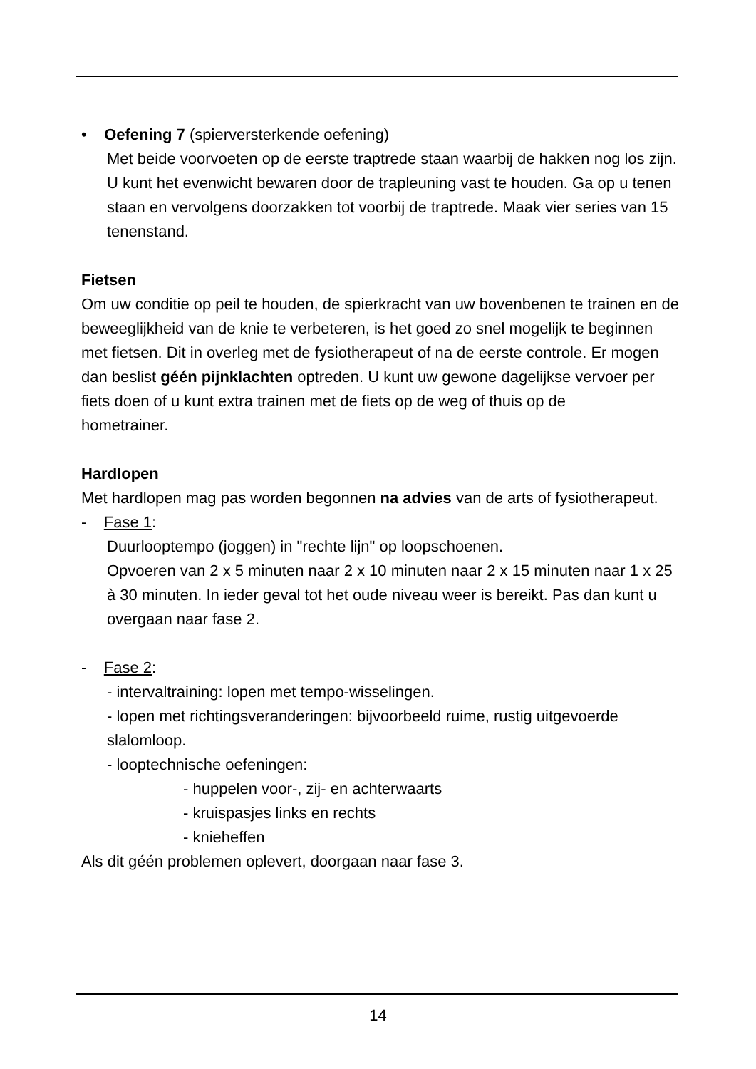• Oefening 7 (spierversterkende oefening)
Met beide voorvoeten op de eerste traptrede staan waarbij de hakken nog los zijn. U kunt het evenwicht bewaren door de trapleuning vast te houden. Ga op u tenen staan en vervolgens doorzakken tot voorbij de traptrede. Maak vier series van 15 tenenstand.
Fietsen
Om uw conditie op peil te houden, de spierkracht van uw bovenbenen te trainen en de beweeglijkheid van de knie te verbeteren, is het goed zo snel mogelijk te beginnen met fietsen. Dit in overleg met de fysiotherapeut of na de eerste controle. Er mogen dan beslist géén pijnklachten optreden. U kunt uw gewone dagelijkse vervoer per fiets doen of u kunt extra trainen met de fiets op de weg of thuis op de
hometrainer.
Hardlopen
Met hardlopen mag pas worden begonnen na advies van de arts of fysiotherapeut.
- Fase 1:
Duurlooptempo (joggen) in "rechte lijn" op loopschoenen.
Opvoeren van 2 x 5 minuten naar 2 x 10 minuten naar 2 x 15 minuten naar 1 x 25 à 30 minuten. In ieder geval tot het oude niveau weer is bereikt. Pas dan kunt u overgaan naar fase 2.
- Fase 2:
- intervaltraining: lopen met tempo-wisselingen.
- lopen met richtingsveranderingen: bijvoorbeeld ruime, rustig uitgevoerde slalomloop.
- looptechnische oefeningen:
- huppelen voor-, zij- en achterwaarts
- kruispasjes links en rechts
- knieheffen
Als dit géén problemen oplevert, doorgaan naar fase 3.
14